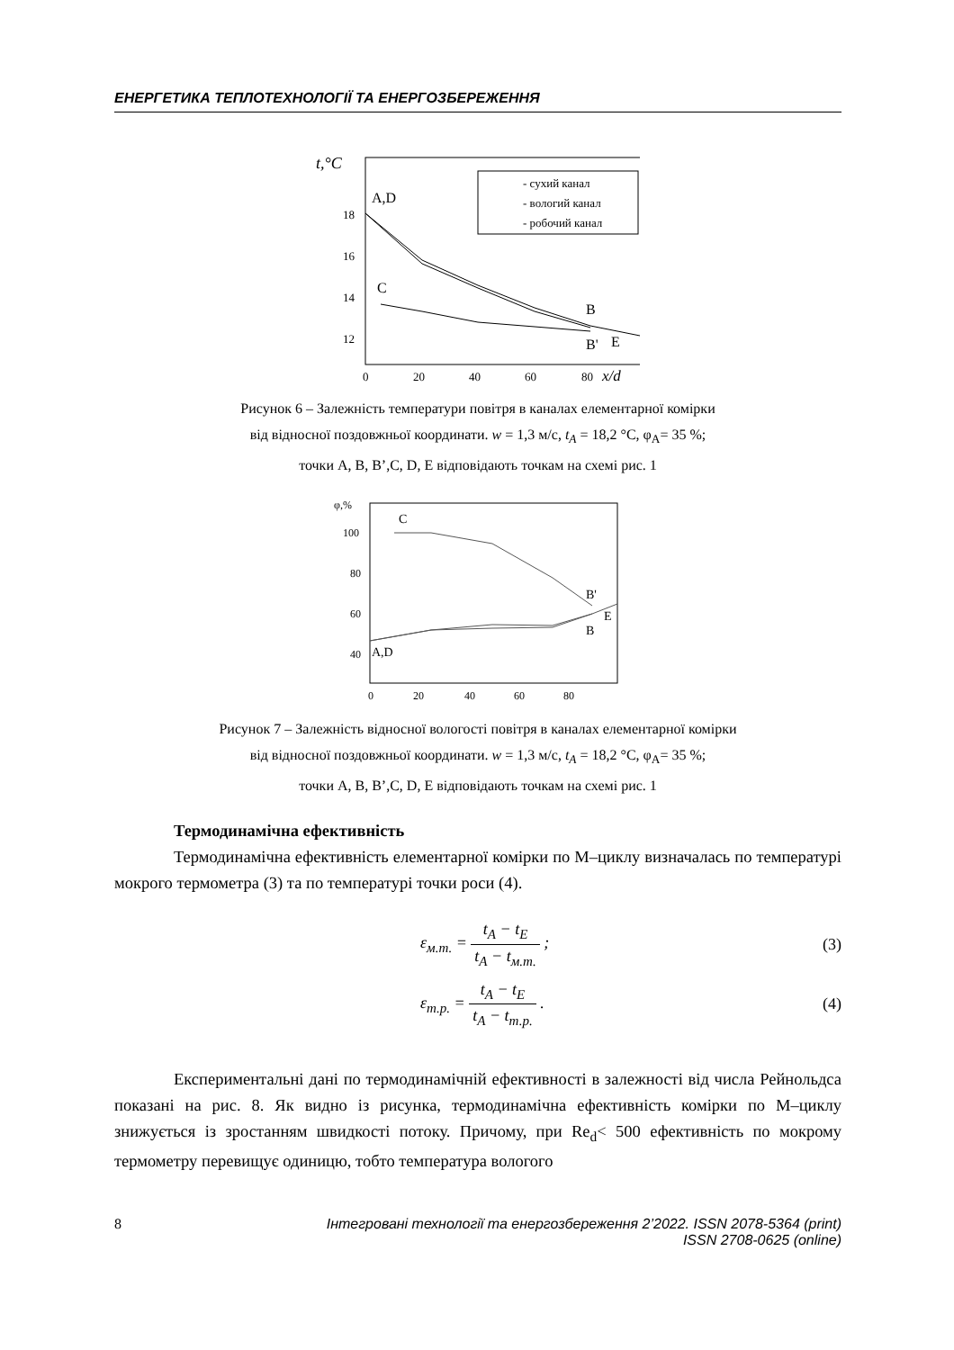ЕНЕРГЕТИКА ТЕПЛОТЕХНОЛОГІЇ ТА ЕНЕРГОЗБЕРЕЖЕННЯ
t,°C
18
16
14
12
0
20
40
60
80
x/d
A,D
C
B
B'
E
- сухий канал
- вологий канал
- робочий канал
Рисунок 6 – Залежність температури повітря в каналах елементарної комірки
від відносної поздовжньої координати. w = 1,3 м/с, t<sub>A</sub> = 18,2 °C, φ<sub>A</sub>= 35 %;
точки A, B, B’,C, D, E відповідають точкам на схемі рис. 1
φ,%
100
80
60
40
0
20
40
60
80
C
B'
B
E
A,D
Рисунок 7 – Залежність відносної вологості повітря в каналах елементарної комірки
від відносної поздовжньої координати. w = 1,3 м/с, t<sub>A</sub> = 18,2 °C, φ<sub>A</sub>= 35 %;
точки A, B, B’,C, D, E відповідають точкам на схемі рис. 1
Термодинамічна ефективність
Термодинамічна ефективність елементарної комірки по М–циклу визначалась по температурі мокрого термометра (3) та по температурі точки роси (4).
ε<sub>м.т.</sub> = t<sub>A</sub> − t<sub>E</sub> t<sub>A</sub> − t<sub>м.т.</sub> ; (3)
ε<sub>т.р.</sub> = t<sub>A</sub> − t<sub>E</sub> t<sub>A</sub> − t<sub>т.р.</sub> . (4)
Експериментальні дані по термодинамічній ефективності в залежності від числа Рейнольдса показані на рис. 8. Як видно із рисунка, термодинамічна ефективність комірки по М–циклу знижується із зростанням швидкості потоку. Причому, при Re<sub>d</sub>< 500 ефективність по мокрому термометру перевищує одиницю, тобто температура вологого
8 Інтегровані технології та енергозбереження 2’2022. ISSN 2078-5364 (print)
ISSN 2708-0625 (online)